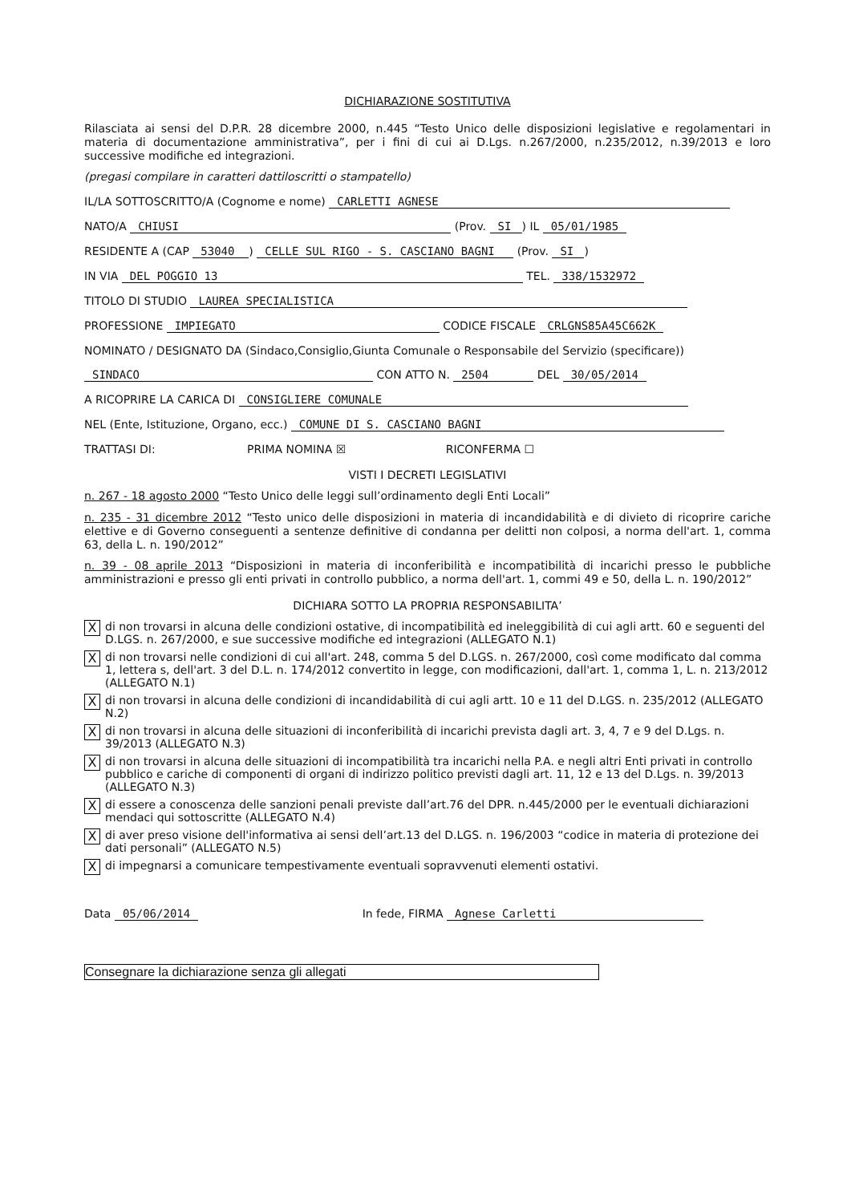DICHIARAZIONE SOSTITUTIVA
Rilasciata ai sensi del D.P.R. 28 dicembre 2000, n.445 “Testo Unico delle disposizioni legislative e regolamentari in materia di documentazione amministrativa”, per i fini di cui ai D.Lgs. n.267/2000, n.235/2012, n.39/2013 e loro successive modifiche ed integrazioni.
(pregasi compilare in caratteri dattiloscritti o stampatello)
IL/LA SOTTOSCRITTO/A (Cognome e nome) CARLETTI AGNESE
NATO/A CHIUSI (Prov. SI) IL 05/01/1985
RESIDENTE A (CAP 53040) CELLE SUL RIGO - S. CASCIANO BAGNI (Prov. SI)
IN VIA DEL POGGIO 13 TEL. 338/1532972
TITOLO DI STUDIO LAUREA SPECIALISTICA
PROFESSIONE IMPIEGATO CODICE FISCALE CRLGNS85A45C662K
NOMINATO / DESIGNATO DA (Sindaco,Consiglio,Giunta Comunale o Responsabile del Servizio (specificare))
SINDACO CON ATTO N. 2504 DEL 30/05/2014
A RICOPRIRE LA CARICA DI CONSIGLIERE COMUNALE
NEL (Ente, Istituzione, Organo, ecc.) COMUNE DI S. CASCIANO BAGNI
TRATTASI DI: PRIMA NOMINA ☒ RICONFERMA ☐
VISTI I DECRETI LEGISLATIVI
n. 267 - 18 agosto 2000 “Testo Unico delle leggi sull’ordinamento degli Enti Locali”
n. 235 - 31 dicembre 2012 “Testo unico delle disposizioni in materia di incandidabilità e di divieto di ricoprire cariche elettive e di Governo conseguenti a sentenze definitive di condanna per delitti non colposi, a norma dell'art. 1, comma 63, della L. n. 190/2012”
n. 39 - 08 aprile 2013 “Disposizioni in materia di inconferibilità e incompatibilità di incarichi presso le pubbliche amministrazioni e presso gli enti privati in controllo pubblico, a norma dell'art. 1, commi 49 e 50, della L. n. 190/2012”
DICHIARA SOTTO LA PROPRIA RESPONSABILITA’
Xdi non trovarsi in alcuna delle condizioni ostative, di incompatibilità ed ineleggibilità di cui agli artt. 60 e seguenti del D.LGS. n. 267/2000, e sue successive modifiche ed integrazioni (ALLEGATO N.1)
Xdi non trovarsi nelle condizioni di cui all'art. 248, comma 5 del D.LGS. n. 267/2000, così come modificato dal comma 1, lettera s, dell'art. 3 del D.L. n. 174/2012 convertito in legge, con modificazioni, dall'art. 1, comma 1, L. n. 213/2012 (ALLEGATO N.1)
Xdi non trovarsi in alcuna delle condizioni di incandidabilità di cui agli artt. 10 e 11 del D.LGS. n. 235/2012 (ALLEGATO N.2)
Xdi non trovarsi in alcuna delle situazioni di inconferibilità di incarichi prevista dagli art. 3, 4, 7 e 9 del D.Lgs. n. 39/2013 (ALLEGATO N.3)
Xdi non trovarsi in alcuna delle situazioni di incompatibilità tra incarichi nella P.A. e negli altri Enti privati in controllo pubblico e cariche di componenti di organi di indirizzo politico previsti dagli art. 11, 12 e 13 del D.Lgs. n. 39/2013 (ALLEGATO N.3)
Xdi essere a conoscenza delle sanzioni penali previste dall’art.76 del DPR. n.445/2000 per le eventuali dichiarazioni mendaci qui sottoscritte (ALLEGATO N.4)
Xdi aver preso visione dell'informativa ai sensi dell’art.13 del D.LGS. n. 196/2003 “codice in materia di protezione dei dati personali” (ALLEGATO N.5)
Xdi impegnarsi a comunicare tempestivamente eventuali sopravvenuti elementi ostativi.
Data 05/06/2014 In fede, FIRMA Agnese Carletti
Consegnare la dichiarazione senza gli allegati